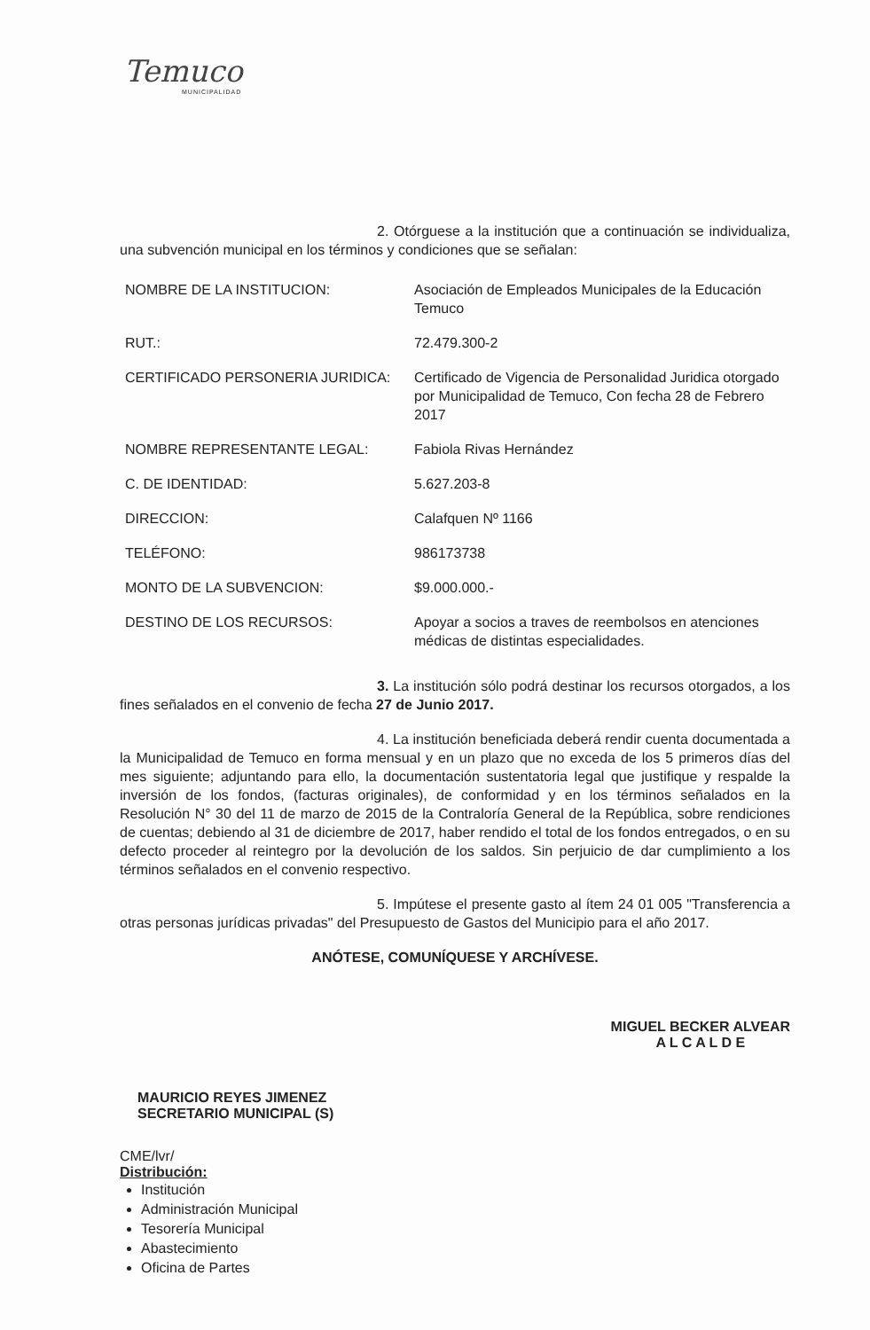Temuco
MUNICIPALIDAD
2. Otórguese a la institución que a continuación se individualiza, una subvención municipal en los términos y condiciones que se señalan:
| NOMBRE DE LA INSTITUCION: | Asociación de Empleados Municipales de la Educación Temuco |
| RUT.: | 72.479.300-2 |
| CERTIFICADO PERSONERIA JURIDICA: | Certificado de Vigencia de Personalidad Juridica otorgado por Municipalidad de Temuco, Con fecha 28 de Febrero 2017 |
| NOMBRE REPRESENTANTE LEGAL: | Fabiola Rivas Hernández |
| C. DE IDENTIDAD: | 5.627.203-8 |
| DIRECCION: | Calafquen Nº 1166 |
| TELÉFONO: | 986173738 |
| MONTO DE LA SUBVENCION: | $9.000.000.- |
| DESTINO DE LOS RECURSOS: | Apoyar a socios a traves de reembolsos en atenciones médicas de distintas especialidades. |
3. La institución sólo podrá destinar los recursos otorgados, a los fines señalados en el convenio de fecha 27 de Junio 2017.
4. La institución beneficiada deberá rendir cuenta documentada a la Municipalidad de Temuco en forma mensual y en un plazo que no exceda de los 5 primeros días del mes siguiente; adjuntando para ello, la documentación sustentatoria legal que justifique y respalde la inversión de los fondos, (facturas originales), de conformidad y en los términos señalados en la Resolución N° 30 del 11 de marzo de 2015 de la Contraloría General de la República, sobre rendiciones de cuentas; debiendo al 31 de diciembre de 2017, haber rendido el total de los fondos entregados, o en su defecto proceder al reintegro por la devolución de los saldos. Sin perjuicio de dar cumplimiento a los términos señalados en el convenio respectivo.
5. Impútese el presente gasto al ítem 24 01 005 "Transferencia a otras personas jurídicas privadas" del Presupuesto de Gastos del Municipio para el año 2017.
ANÓTESE, COMUNÍQUESE Y ARCHÍVESE.
MAURICIO REYES JIMENEZ
SECRETARIO MUNICIPAL (S)
MIGUEL BECKER ALVEAR
A L C A L D E
CME/lvr/
Distribución:
Institución
Administración Municipal
Tesorería Municipal
Abastecimiento
Oficina de Partes